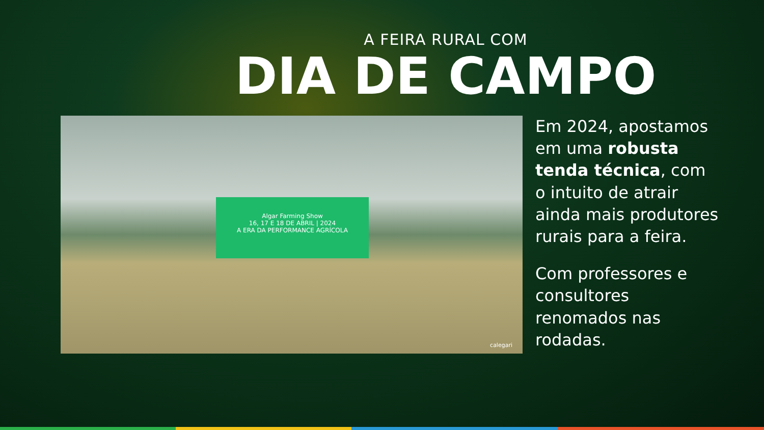A FEIRA RURAL COM
DIA DE CAMPO
Algar Farming Show
16, 17 E 18 DE ABRIL | 2024
A ERA DA PERFORMANCE AGRÍCOLA
calegari
Em 2024, apostamos em uma robusta tenda técnica, com o intuito de atrair ainda mais produtores rurais para a feira.
Com professores e consultores renomados nas rodadas.